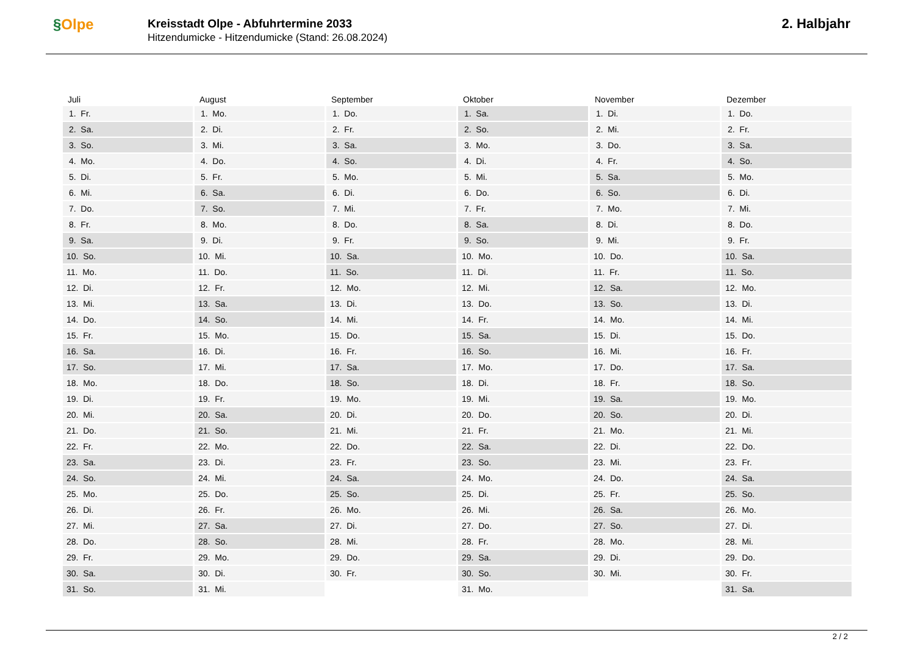§Olpe
Kreisstadt Olpe - Abfuhrtermine 2033
Hitzendumicke - Hitzendumicke (Stand: 26.08.2024)
2. Halbjahr
| Juli | August | September | Oktober | November | Dezember |
| --- | --- | --- | --- | --- | --- |
| 1. Fr. | 1. Mo. | 1. Do. | 1. Sa. | 1. Di. | 1. Do. |
| 2. Sa. | 2. Di. | 2. Fr. | 2. So. | 2. Mi. | 2. Fr. |
| 3. So. | 3. Mi. | 3. Sa. | 3. Mo. | 3. Do. | 3. Sa. |
| 4. Mo. | 4. Do. | 4. So. | 4. Di. | 4. Fr. | 4. So. |
| 5. Di. | 5. Fr. | 5. Mo. | 5. Mi. | 5. Sa. | 5. Mo. |
| 6. Mi. | 6. Sa. | 6. Di. | 6. Do. | 6. So. | 6. Di. |
| 7. Do. | 7. So. | 7. Mi. | 7. Fr. | 7. Mo. | 7. Mi. |
| 8. Fr. | 8. Mo. | 8. Do. | 8. Sa. | 8. Di. | 8. Do. |
| 9. Sa. | 9. Di. | 9. Fr. | 9. So. | 9. Mi. | 9. Fr. |
| 10. So. | 10. Mi. | 10. Sa. | 10. Mo. | 10. Do. | 10. Sa. |
| 11. Mo. | 11. Do. | 11. So. | 11. Di. | 11. Fr. | 11. So. |
| 12. Di. | 12. Fr. | 12. Mo. | 12. Mi. | 12. Sa. | 12. Mo. |
| 13. Mi. | 13. Sa. | 13. Di. | 13. Do. | 13. So. | 13. Di. |
| 14. Do. | 14. So. | 14. Mi. | 14. Fr. | 14. Mo. | 14. Mi. |
| 15. Fr. | 15. Mo. | 15. Do. | 15. Sa. | 15. Di. | 15. Do. |
| 16. Sa. | 16. Di. | 16. Fr. | 16. So. | 16. Mi. | 16. Fr. |
| 17. So. | 17. Mi. | 17. Sa. | 17. Mo. | 17. Do. | 17. Sa. |
| 18. Mo. | 18. Do. | 18. So. | 18. Di. | 18. Fr. | 18. So. |
| 19. Di. | 19. Fr. | 19. Mo. | 19. Mi. | 19. Sa. | 19. Mo. |
| 20. Mi. | 20. Sa. | 20. Di. | 20. Do. | 20. So. | 20. Di. |
| 21. Do. | 21. So. | 21. Mi. | 21. Fr. | 21. Mo. | 21. Mi. |
| 22. Fr. | 22. Mo. | 22. Do. | 22. Sa. | 22. Di. | 22. Do. |
| 23. Sa. | 23. Di. | 23. Fr. | 23. So. | 23. Mi. | 23. Fr. |
| 24. So. | 24. Mi. | 24. Sa. | 24. Mo. | 24. Do. | 24. Sa. |
| 25. Mo. | 25. Do. | 25. So. | 25. Di. | 25. Fr. | 25. So. |
| 26. Di. | 26. Fr. | 26. Mo. | 26. Mi. | 26. Sa. | 26. Mo. |
| 27. Mi. | 27. Sa. | 27. Di. | 27. Do. | 27. So. | 27. Di. |
| 28. Do. | 28. So. | 28. Mi. | 28. Fr. | 28. Mo. | 28. Mi. |
| 29. Fr. | 29. Mo. | 29. Do. | 29. Sa. | 29. Di. | 29. Do. |
| 30. Sa. | 30. Di. | 30. Fr. | 30. So. | 30. Mi. | 30. Fr. |
| 31. So. | 31. Mi. | | 31. Mo. | | 31. Sa. |
2 / 2